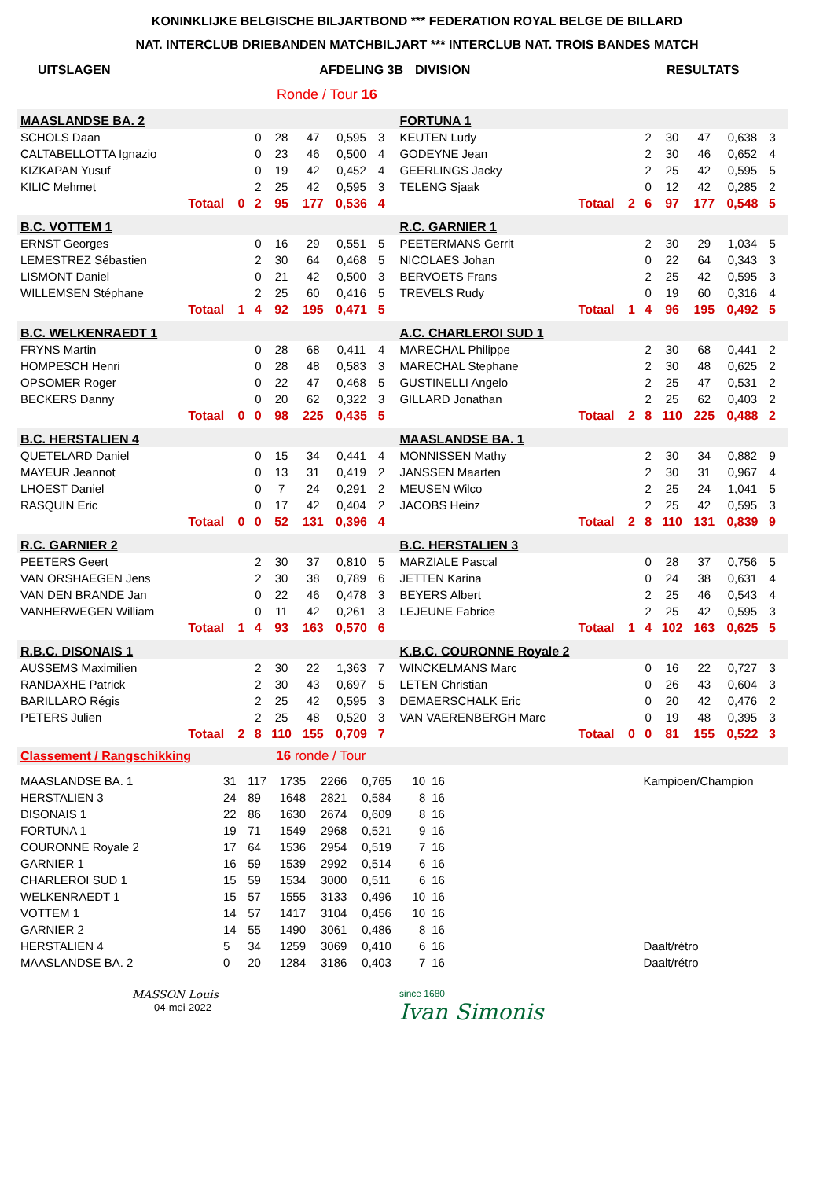KONINKLIJKE BELGISCHE BILJARTBOND *** FEDERATION ROYAL BELGE DE BILLARD
NAT. INTERCLUB DRIEBANDEN MATCHBILJART *** INTERCLUB NAT. TROIS BANDES MATCH
UITSLAGEN AFDELING 3B DIVISION RESULTATS
Ronde / Tour 16
| MAASLANDSE BA. 2 | | | | | | | | | FORTUNA 1 | | | | | | | | |
| SCHOLS Daan | | | 0 | 28 | 47 | 0,595 | 3 | | KEUTEN Ludy | | | 2 | 30 | 47 | 0,638 | 3 | |
| CALTABELLOTTA Ignazio | | | 0 | 23 | 46 | 0,500 | 4 | | GODEYNE Jean | | | 2 | 30 | 46 | 0,652 | 4 | |
| KIZKAPAN Yusuf | | | 0 | 19 | 42 | 0,452 | 4 | | GEERLINGS Jacky | | | 2 | 25 | 42 | 0,595 | 5 | |
| KILIC Mehmet | | | 2 | 25 | 42 | 0,595 | 3 | | TELENG Sjaak | | | 0 | 12 | 42 | 0,285 | 2 | |
| | Totaal | 0 | 2 | 95 | 177 | 0,536 | 4 | | | Totaal | 2 | 6 | 97 | 177 | 0,548 | 5 | |
| B.C. VOTTEM 1 | | | | | | | | | R.C. GARNIER 1 | | | | | | | | |
| ERNST Georges | | | 0 | 16 | 29 | 0,551 | 5 | | PEETERMANS Gerrit | | | 2 | 30 | 29 | 1,034 | 5 | |
| LEMESTREZ Sébastien | | | 2 | 30 | 64 | 0,468 | 5 | | NICOLAES Johan | | | 0 | 22 | 64 | 0,343 | 3 | |
| LISMONT Daniel | | | 0 | 21 | 42 | 0,500 | 3 | | BERVOETS Frans | | | 2 | 25 | 42 | 0,595 | 3 | |
| WILLEMSEN Stéphane | | | 2 | 25 | 60 | 0,416 | 5 | | TREVELS Rudy | | | 0 | 19 | 60 | 0,316 | 4 | |
| | Totaal | 1 | 4 | 92 | 195 | 0,471 | 5 | | | Totaal | 1 | 4 | 96 | 195 | 0,492 | 5 | |
| B.C. WELKENRAEDT 1 | | | | | | | | | A.C. CHARLEROI SUD 1 | | | | | | | | |
| FRYNS Martin | | | 0 | 28 | 68 | 0,411 | 4 | | MARECHAL Philippe | | | 2 | 30 | 68 | 0,441 | 2 | |
| HOMPESCH Henri | | | 0 | 28 | 48 | 0,583 | 3 | | MARECHAL Stephane | | | 2 | 30 | 48 | 0,625 | 2 | |
| OPSOMER Roger | | | 0 | 22 | 47 | 0,468 | 5 | | GUSTINELLI Angelo | | | 2 | 25 | 47 | 0,531 | 2 | |
| BECKERS Danny | | | 0 | 20 | 62 | 0,322 | 3 | | GILLARD Jonathan | | | 2 | 25 | 62 | 0,403 | 2 | |
| | Totaal | 0 | 0 | 98 | 225 | 0,435 | 5 | | | Totaal | 2 | 8 | 110 | 225 | 0,488 | 2 | |
| B.C. HERSTALIEN 4 | | | | | | | | | MAASLANDSE BA. 1 | | | | | | | | |
| QUETELARD Daniel | | | 0 | 15 | 34 | 0,441 | 4 | | MONNISSEN Mathy | | | 2 | 30 | 34 | 0,882 | 9 | |
| MAYEUR Jeannot | | | 0 | 13 | 31 | 0,419 | 2 | | JANSSEN Maarten | | | 2 | 30 | 31 | 0,967 | 4 | |
| LHOEST Daniel | | | 0 | 7 | 24 | 0,291 | 2 | | MEUSEN Wilco | | | 2 | 25 | 24 | 1,041 | 5 | |
| RASQUIN Eric | | | 0 | 17 | 42 | 0,404 | 2 | | JACOBS Heinz | | | 2 | 25 | 42 | 0,595 | 3 | |
| | Totaal | 0 | 0 | 52 | 131 | 0,396 | 4 | | | Totaal | 2 | 8 | 110 | 131 | 0,839 | 9 | |
| R.C. GARNIER 2 | | | | | | | | | B.C. HERSTALIEN 3 | | | | | | | | |
| PEETERS Geert | | | 2 | 30 | 37 | 0,810 | 5 | | MARZIALE Pascal | | | 0 | 28 | 37 | 0,756 | 5 | |
| VAN ORSHAEGEN Jens | | | 2 | 30 | 38 | 0,789 | 6 | | JETTEN Karina | | | 0 | 24 | 38 | 0,631 | 4 | |
| VAN DEN BRANDE Jan | | | 0 | 22 | 46 | 0,478 | 3 | | BEYERS Albert | | | 2 | 25 | 46 | 0,543 | 4 | |
| VANHERWEGEN William | | | 0 | 11 | 42 | 0,261 | 3 | | LEJEUNE Fabrice | | | 2 | 25 | 42 | 0,595 | 3 | |
| | Totaal | 1 | 4 | 93 | 163 | 0,570 | 6 | | | Totaal | 1 | 4 | 102 | 163 | 0,625 | 5 | |
| R.B.C. DISONAIS 1 | | | | | | | | | K.B.C. COURONNE Royale 2 | | | | | | | | |
| AUSSEMS Maximilien | | | 2 | 30 | 22 | 1,363 | 7 | | WINCKELMANS Marc | | | 0 | 16 | 22 | 0,727 | 3 | |
| RANDAXHE Patrick | | | 2 | 30 | 43 | 0,697 | 5 | | LETEN Christian | | | 0 | 26 | 43 | 0,604 | 3 | |
| BARILLARO Régis | | | 2 | 25 | 42 | 0,595 | 3 | | DEMAERSCHALK Eric | | | 0 | 20 | 42 | 0,476 | 2 | |
| PETERS Julien | | | 2 | 25 | 48 | 0,520 | 3 | | VAN VAERENBERGH Marc | | | 0 | 19 | 48 | 0,395 | 3 | |
| | Totaal | 2 | 8 | 110 | 155 | 0,709 | 7 | | | Totaal | 0 | 0 | 81 | 155 | 0,522 | 3 | |
| Classement / Rangschikking | | 16 ronde / Tour | | | | | | | |
| MAASLANDSE BA. 1 | 31 | 117 | 1735 | 2266 | 0,765 | 10 | 16 | | Kampioen/Champion |
| HERSTALIEN 3 | 24 | 89 | 1648 | 2821 | 0,584 | 8 | 16 | | |
| DISONAIS 1 | 22 | 86 | 1630 | 2674 | 0,609 | 8 | 16 | | |
| FORTUNA 1 | 19 | 71 | 1549 | 2968 | 0,521 | 9 | 16 | | |
| COURONNE Royale 2 | 17 | 64 | 1536 | 2954 | 0,519 | 7 | 16 | | |
| GARNIER 1 | 16 | 59 | 1539 | 2992 | 0,514 | 6 | 16 | | |
| CHARLEROI SUD 1 | 15 | 59 | 1534 | 3000 | 0,511 | 6 | 16 | | |
| WELKENRAEDT 1 | 15 | 57 | 1555 | 3133 | 0,496 | 10 | 16 | | |
| VOTTEM 1 | 14 | 57 | 1417 | 3104 | 0,456 | 10 | 16 | | |
| GARNIER 2 | 14 | 55 | 1490 | 3061 | 0,486 | 8 | 16 | | |
| HERSTALIEN 4 | 5 | 34 | 1259 | 3069 | 0,410 | 6 | 16 | | Daalt/rétro |
| MAASLANDSE BA. 2 | 0 | 20 | 1284 | 3186 | 0,403 | 7 | 16 | | Daalt/rétro |
MASSON Louis
04-mei-2022
since 1680
Ivan Simonis